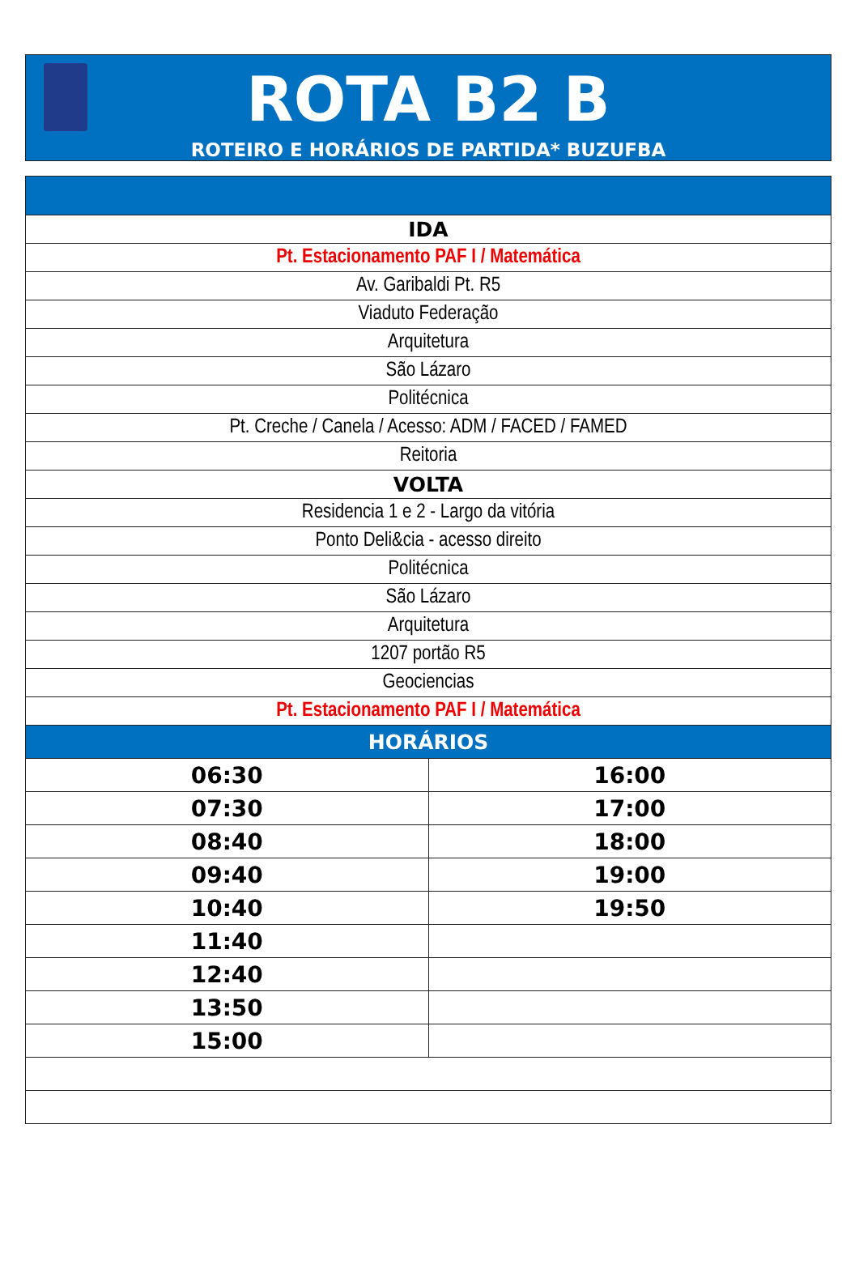ROTA B2 B
ROTEIRO E HORÁRIOS DE PARTIDA* BUZUFBA
| IDA | |
| --- | --- |
| Pt. Estacionamento PAF I / Matemática | |
| Av. Garibaldi Pt. R5 | |
| Viaduto Federação | |
| Arquitetura | |
| São Lázaro | |
| Politécnica | |
| Pt. Creche / Canela / Acesso: ADM / FACED / FAMED | |
| Reitoria | |
| VOLTA | |
| Residencia 1 e 2 - Largo da vitória | |
| Ponto Deli&cia - acesso direito | |
| Politécnica | |
| São Lázaro | |
| Arquitetura | |
| 1207 portão R5 | |
| Geociencias | |
| Pt. Estacionamento PAF I / Matemática | |
| HORÁRIOS | |
| 06:30 | 16:00 |
| 07:30 | 17:00 |
| 08:40 | 18:00 |
| 09:40 | 19:00 |
| 10:40 | 19:50 |
| 11:40 | |
| 12:40 | |
| 13:50 | |
| 15:00 | |